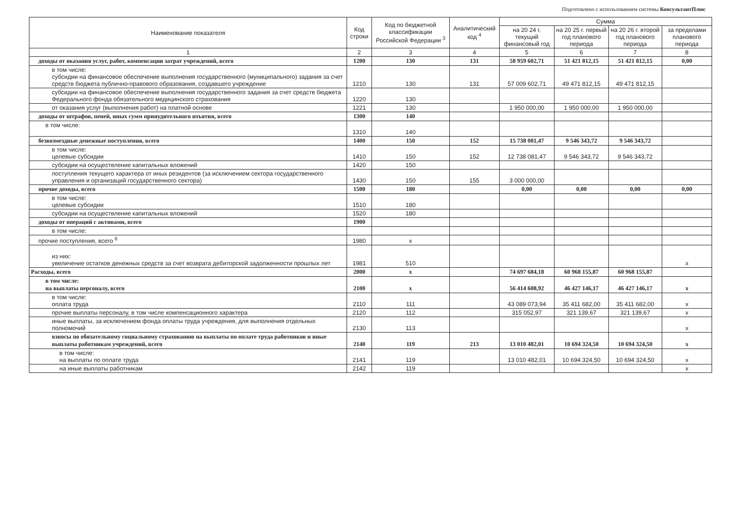Подготовлено с использованием системы КонсультантПлюс
| Наименование показателя | Код строки | Код по бюджетной классификации Российской Федерации <sup>3</sup> | Аналитический код <sup>4</sup> | Сумма | | | |
| --- | --- | --- | --- | --- | --- | --- | --- |
| | | | | на 20 24 г. текущий финансовый год | на 20 25 г. первый год планового периода | на 20 26 г. второй год планового периода | за пределами планового периода |
| 1 | 2 | 3 | 4 | 5 | 6 | 7 | 8 |
| доходы от оказания услуг, работ, компенсации затрат учреждений, всего | 1200 | 130 | 131 | 58 959 602,71 | 51 421 812,15 | 51 421 812,15 | 0,00 |
| в том числе: субсидии на финансовое обеспечение выполнения государственного (муниципального) задания за счет средств бюджета публично-правового образования, создавшего учреждение | 1210 | 130 | 131 | 57 009 602,71 | 49 471 812,15 | 49 471 812,15 | |
| субсидии на финансовое обеспечение выполнения государственного задания за счет средств бюджета Федерального фонда обязательного медицинского страхования | 1220 | 130 | | | | | |
| от оказания услуг (выполнения работ) на платной основе | 1221 | 130 | | 1 950 000,00 | 1 950 000,00 | 1 950 000,00 | |
| доходы от штрафов, пеней, иных сумм принудительного изъятия, всего | 1300 | 140 | | | | | |
| в том числе: | 1310 | 140 | | | | | |
| безвозмездные денежные поступления, всего | 1400 | 150 | 152 | 15 738 081,47 | 9 546 343,72 | 9 546 343,72 | |
| в том числе: целевые субсидии | 1410 | 150 | 152 | 12 738 081,47 | 9 546 343,72 | 9 546 343,72 | |
| субсидии на осуществление капитальных вложений | 1420 | 150 | | | | | |
| поступления текущего характера от иных резидентов (за исключением сектора государственного управления и организаций государственного сектора) | 1430 | 150 | 155 | 3 000 000,00 | | | |
| прочие доходы, всего | 1500 | 180 | | 0,00 | 0,00 | 0,00 | 0,00 |
| в том числе: целевые субсидии | 1510 | 180 | | | | | |
| субсидии на осуществление капитальных вложений | 1520 | 180 | | | | | |
| доходы от операций с активами, всего | 1900 | | | | | | |
| в том числе: | | | | | | | |
| прочие поступления, всего <sup>6</sup> | 1980 | x | | | | | |
| из них: увеличение остатков денежных средств за счет возврата дебиторской задолженности прошлых лет | 1981 | 510 | | | | | x |
| Расходы, всего | 2000 | x | | 74 697 684,18 | 60 968 155,87 | 60 968 155,87 | |
| в том числе: на выплаты персоналу, всего | 2100 | x | | 56 414 608,92 | 46 427 146,17 | 46 427 146,17 | x |
| в том числе: оплата труда | 2110 | 111 | | 43 089 073,94 | 35 411 682,00 | 35 411 682,00 | x |
| прочие выплаты персоналу, в том числе компенсационного характера | 2120 | 112 | | 315 052,97 | 321 139,67 | 321 139,67 | x |
| иные выплаты, за исключением фонда оплаты труда учреждения, для выполнения отдельных полномочий | 2130 | 113 | | | | | x |
| взносы по обязательному социальному страхованию на выплаты по оплате труда работников и иные выплаты работникам учреждений, всего | 2140 | 119 | 213 | 13 010 482,01 | 10 694 324,50 | 10 694 324,50 | x |
| в том числе: на выплаты по оплате труда | 2141 | 119 | | 13 010 482,01 | 10 694 324,50 | 10 694 324,50 | x |
| на иные выплаты работникам | 2142 | 119 | | | | | x |